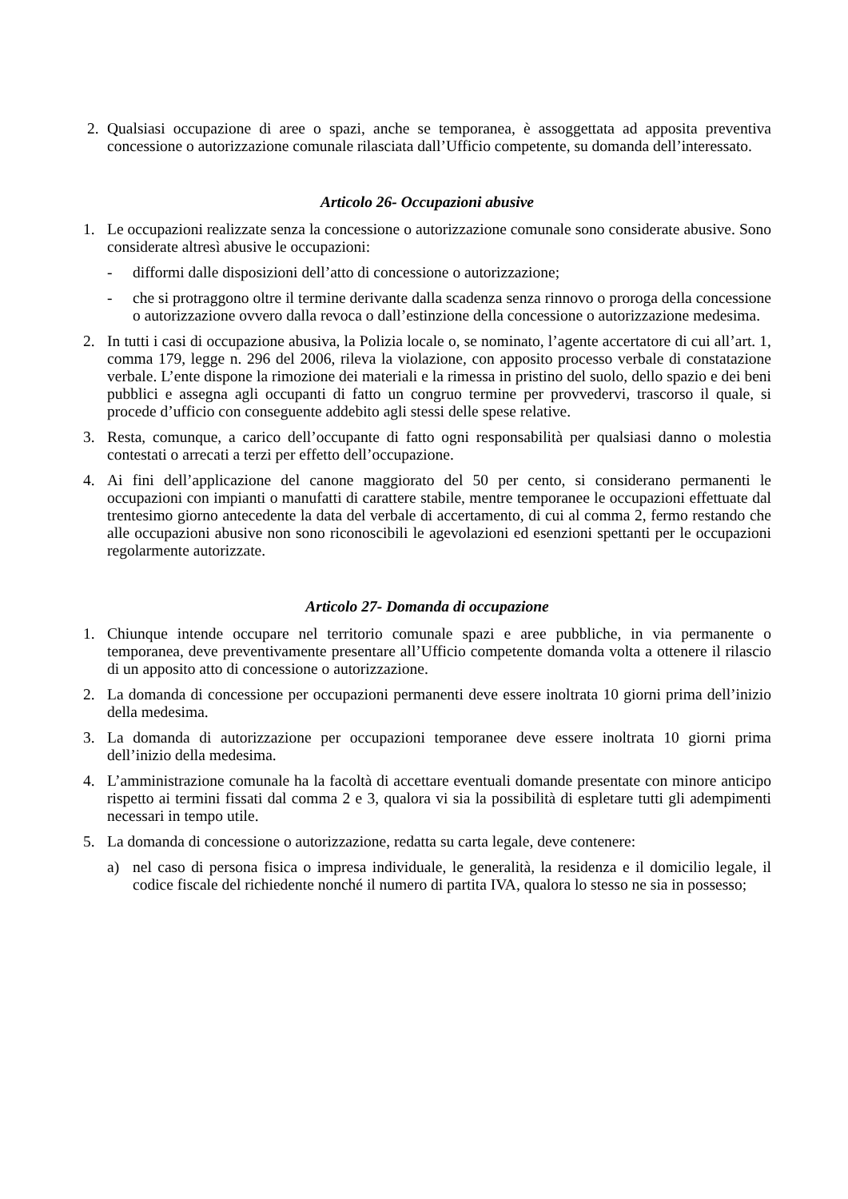2. Qualsiasi occupazione di aree o spazi, anche se temporanea, è assoggettata ad apposita preventiva concessione o autorizzazione comunale rilasciata dall’Ufficio competente, su domanda dell’interessato.
Articolo 26- Occupazioni abusive
1. Le occupazioni realizzate senza la concessione o autorizzazione comunale sono considerate abusive. Sono considerate altresì abusive le occupazioni:
- difformi dalle disposizioni dell’atto di concessione o autorizzazione;
- che si protraggono oltre il termine derivante dalla scadenza senza rinnovo o proroga della concessione o autorizzazione ovvero dalla revoca o dall’estinzione della concessione o autorizzazione medesima.
2. In tutti i casi di occupazione abusiva, la Polizia locale o, se nominato, l’agente accertatore di cui all’art. 1, comma 179, legge n. 296 del 2006, rileva la violazione, con apposito processo verbale di constatazione verbale. L’ente dispone la rimozione dei materiali e la rimessa in pristino del suolo, dello spazio e dei beni pubblici e assegna agli occupanti di fatto un congruo termine per provvedervi, trascorso il quale, si procede d’ufficio con conseguente addebito agli stessi delle spese relative.
3. Resta, comunque, a carico dell’occupante di fatto ogni responsabilità per qualsiasi danno o molestia contestati o arrecati a terzi per effetto dell’occupazione.
4. Ai fini dell’applicazione del canone maggiorato del 50 per cento, si considerano permanenti le occupazioni con impianti o manufatti di carattere stabile, mentre temporanee le occupazioni effettuate dal trentesimo giorno antecedente la data del verbale di accertamento, di cui al comma 2, fermo restando che alle occupazioni abusive non sono riconoscibili le agevolazioni ed esenzioni spettanti per le occupazioni regolarmente autorizzate.
Articolo 27- Domanda di occupazione
1. Chiunque intende occupare nel territorio comunale spazi e aree pubbliche, in via permanente o temporanea, deve preventivamente presentare all’Ufficio competente domanda volta a ottenere il rilascio di un apposito atto di concessione o autorizzazione.
2. La domanda di concessione per occupazioni permanenti deve essere inoltrata 10 giorni prima dell’inizio della medesima.
3. La domanda di autorizzazione per occupazioni temporanee deve essere inoltrata 10 giorni prima dell’inizio della medesima.
4. L’amministrazione comunale ha la facoltà di accettare eventuali domande presentate con minore anticipo rispetto ai termini fissati dal comma 2 e 3, qualora vi sia la possibilità di espletare tutti gli adempimenti necessari in tempo utile.
5. La domanda di concessione o autorizzazione, redatta su carta legale, deve contenere:
a) nel caso di persona fisica o impresa individuale, le generalità, la residenza e il domicilio legale, il codice fiscale del richiedente nonché il numero di partita IVA, qualora lo stesso ne sia in possesso;